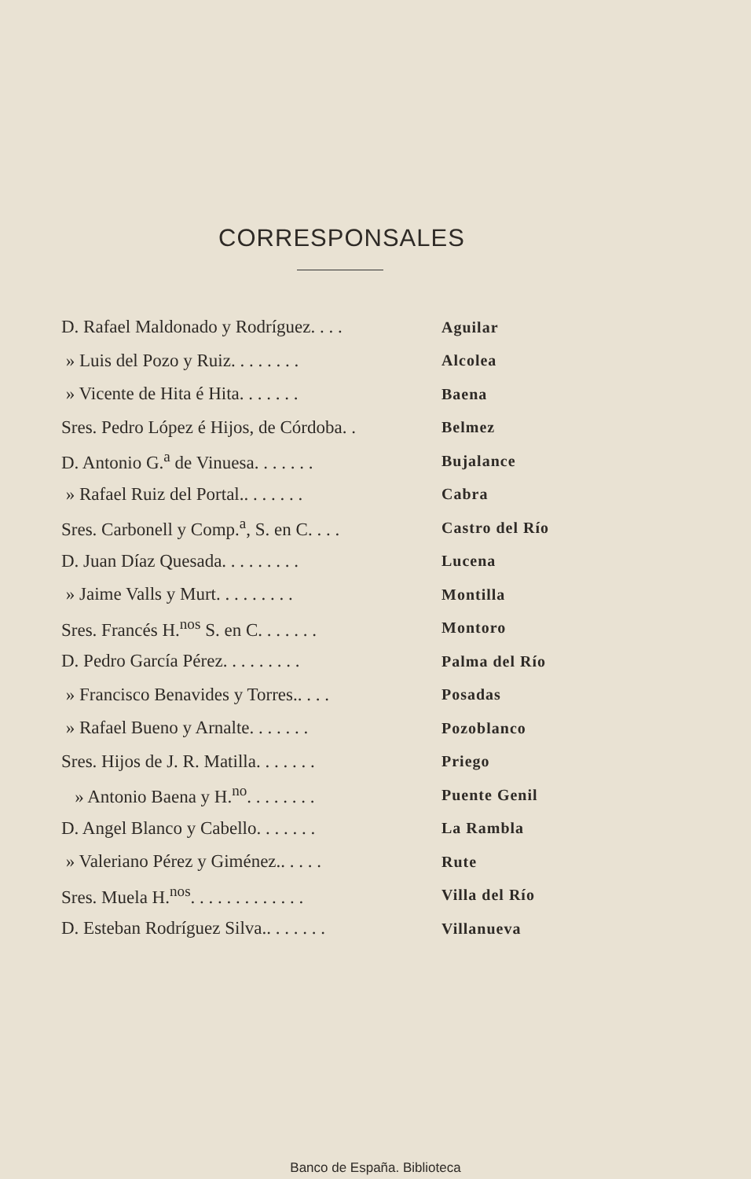CORRESPONSALES
| D. Rafael Maldonado y Rodríguez. . . . | Aguilar |
| » Luis del Pozo y Ruiz. . . . . . . . | Alcolea |
| » Vicente de Hita é Hita. . . . . . . | Baena |
| Sres. Pedro López é Hijos, de Córdoba. . | Belmez |
| D. Antonio G.<sup>a</sup> de Vinuesa. . . . . . . | Bujalance |
| » Rafael Ruiz del Portal.. . . . . . . | Cabra |
| Sres. Carbonell y Comp.<sup>a</sup>, S. en C. . . . | Castro del Río |
| D. Juan Díaz Quesada. . . . . . . . . | Lucena |
| » Jaime Valls y Murt. . . . . . . . . | Montilla |
| Sres. Francés H.<sup>nos</sup> S. en C. . . . . . . | Montoro |
| D. Pedro García Pérez. . . . . . . . . | Palma del Río |
| » Francisco Benavides y Torres.. . . . | Posadas |
| » Rafael Bueno y Arnalte. . . . . . . | Pozoblanco |
| Sres. Hijos de J. R. Matilla. . . . . . . | Priego |
| » Antonio Baena y H.<sup>no</sup>. . . . . . . . | Puente Genil |
| D. Angel Blanco y Cabello. . . . . . . | La Rambla |
| » Valeriano Pérez y Giménez.. . . . . | Rute |
| Sres. Muela H.<sup>nos</sup>. . . . . . . . . . . . . | Villa del Río |
| D. Esteban Rodríguez Silva.. . . . . . . | Villanueva |
Banco de España. Biblioteca